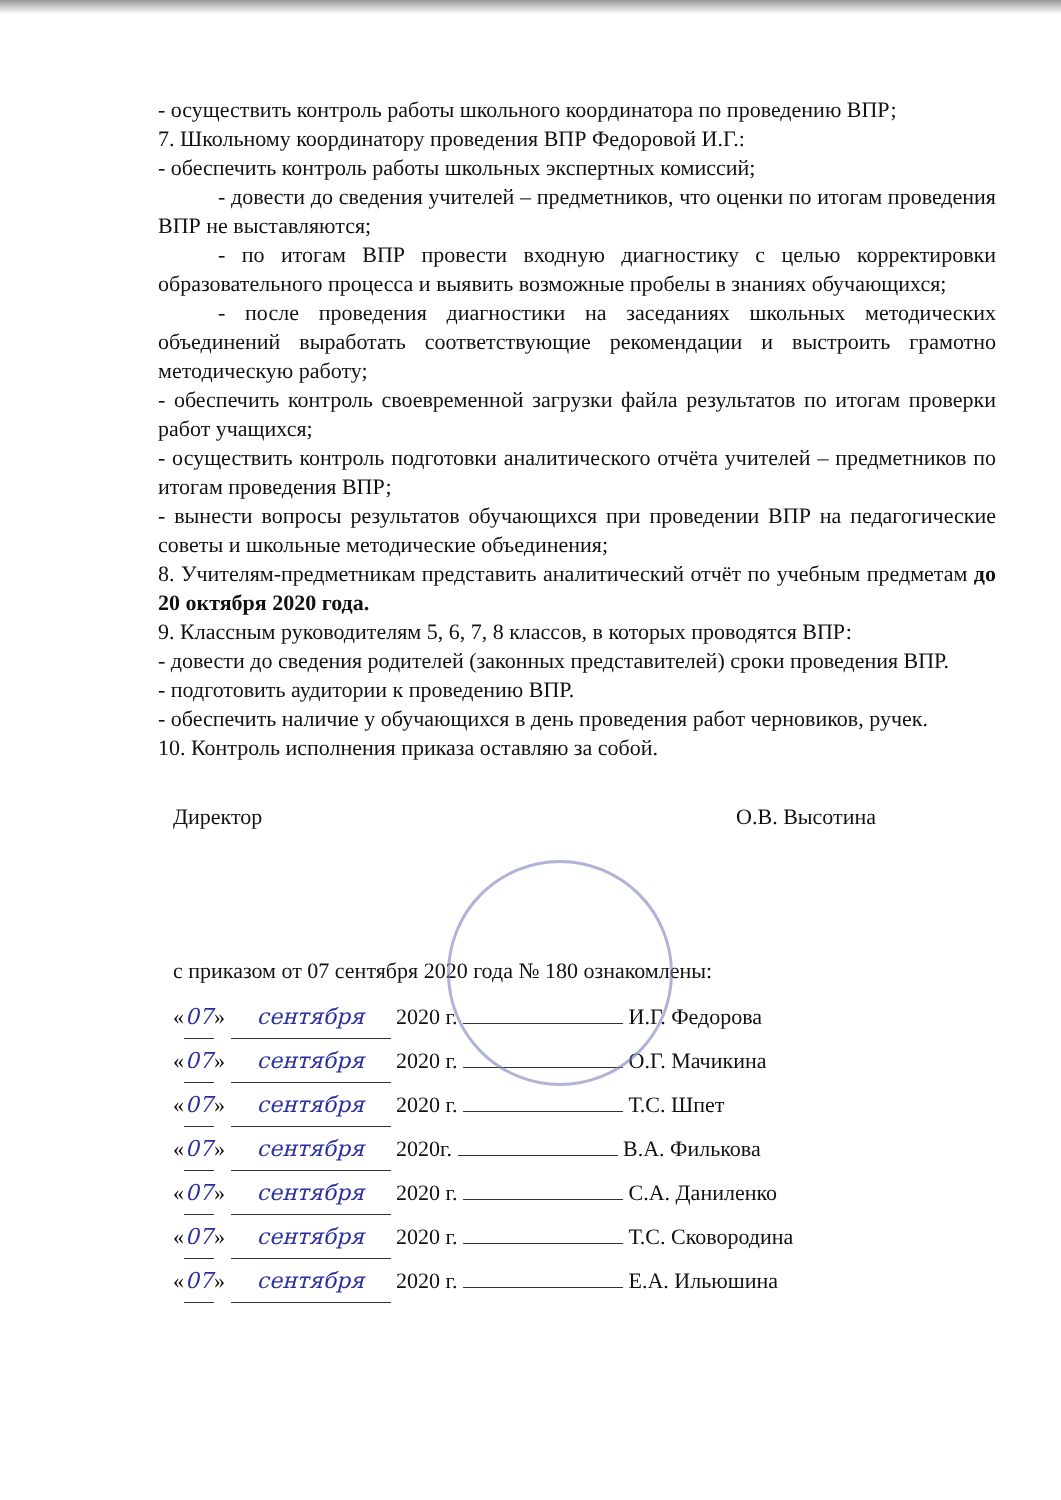- осуществить контроль работы школьного координатора по проведению ВПР;
7. Школьному координатору проведения ВПР Федоровой И.Г.:
- обеспечить контроль работы школьных экспертных комиссий;
- довести до сведения учителей – предметников, что оценки по итогам проведения ВПР не выставляются;
- по итогам ВПР провести входную диагностику с целью корректировки образовательного процесса и выявить возможные пробелы в знаниях обучающихся;
- после проведения диагностики на заседаниях школьных методических объединений выработать соответствующие рекомендации и выстроить грамотно методическую работу;
- обеспечить контроль своевременной загрузки файла результатов по итогам проверки работ учащихся;
- осуществить контроль подготовки аналитического отчёта учителей – предметников по итогам проведения ВПР;
- вынести вопросы результатов обучающихся при проведении ВПР на педагогические советы и школьные методические объединения;
8. Учителям-предметникам представить аналитический отчёт по учебным предметам до 20 октября 2020 года.
9. Классным руководителям 5, 6, 7, 8 классов, в которых проводятся ВПР:
- довести до сведения родителей (законных представителей) сроки проведения ВПР.
- подготовить аудитории к проведению ВПР.
- обеспечить наличие у обучающихся в день проведения работ черновиков, ручек.
10. Контроль исполнения приказа оставляю за собой.
Директор О.В. Высотина
с приказом от 07 сентября 2020 года № 180 ознакомлены:
« 07 » сентября 2020 г. И.Г. Федорова
« 07 » сентября 2020 г. О.Г. Мачикина
« 07 » сентября 2020 г. Т.С. Шпет
« 07 » сентября 2020г. В.А. Филькова
« 07 » сентября 2020 г. С.А. Даниленко
« 07 » сентября 2020 г. Т.С. Сковородина
« 07 » сентября 2020 г. Е.А. Ильюшина